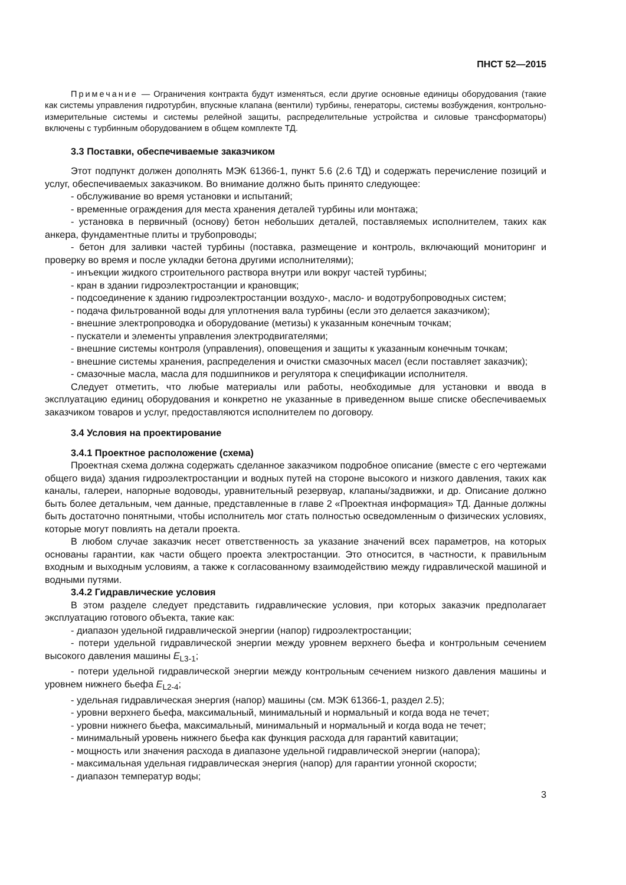ПНСТ 52—2015
Примечание — Ограничения контракта будут изменяться, если другие основные единицы оборудования (такие как системы управления гидротурбин, впускные клапана (вентили) турбины, генераторы, системы возбуждения, контрольно-измерительные системы и системы релейной защиты, распределительные устройства и силовые трансформаторы) включены с турбинным оборудованием в общем комплекте ТД.
3.3 Поставки, обеспечиваемые заказчиком
Этот подпункт должен дополнять МЭК 61366-1, пункт 5.6 (2.6 ТД) и содержать перечисление позиций и услуг, обеспечиваемых заказчиком. Во внимание должно быть принято следующее:
- обслуживание во время установки и испытаний;
- временные ограждения для места хранения деталей турбины или монтажа;
- установка в первичный (основу) бетон небольших деталей, поставляемых исполнителем, таких как анкера, фундаментные плиты и трубопроводы;
- бетон для заливки частей турбины (поставка, размещение и контроль, включающий мониторинг и проверку во время и после укладки бетона другими исполнителями);
- инъекции жидкого строительного раствора внутри или вокруг частей турбины;
- кран в здании гидроэлектростанции и крановщик;
- подсоединение к зданию гидроэлектростанции воздухо-, масло- и водотрубопроводных систем;
- подача фильтрованной воды для уплотнения вала турбины (если это делается заказчиком);
- внешние электропроводка и оборудование (метизы) к указанным конечным точкам;
- пускатели и элементы управления электродвигателями;
- внешние системы контроля (управления), оповещения и защиты к указанным конечным точкам;
- внешние системы хранения, распределения и очистки смазочных масел (если поставляет заказчик);
- смазочные масла, масла для подшипников и регулятора к спецификации исполнителя.
Следует отметить, что любые материалы или работы, необходимые для установки и ввода в эксплуатацию единиц оборудования и конкретно не указанные в приведенном выше списке обеспечиваемых заказчиком товаров и услуг, предоставляются исполнителем по договору.
3.4 Условия на проектирование
3.4.1 Проектное расположение (схема)
Проектная схема должна содержать сделанное заказчиком подробное описание (вместе с его чертежами общего вида) здания гидроэлектростанции и водных путей на стороне высокого и низкого давления, таких как каналы, галереи, напорные водоводы, уравнительный резервуар, клапаны/задвижки, и др. Описание должно быть более детальным, чем данные, представленные в главе 2 «Проектная информация» ТД. Данные должны быть достаточно понятными, чтобы исполнитель мог стать полностью осведомленным о физических условиях, которые могут повлиять на детали проекта.
В любом случае заказчик несет ответственность за указание значений всех параметров, на которых основаны гарантии, как части общего проекта электростанции. Это относится, в частности, к правильным входным и выходным условиям, а также к согласованному взаимодействию между гидравлической машиной и водными путями.
3.4.2 Гидравлические условия
В этом разделе следует представить гидравлические условия, при которых заказчик предполагает эксплуатацию готового объекта, такие как:
- диапазон удельной гидравлической энергии (напор) гидроэлектростанции;
- потери удельной гидравлической энергии между уровнем верхнего бьефа и контрольным сечением высокого давления машины E<sub>L3-1</sub>;
- потери удельной гидравлической энергии между контрольным сечением низкого давления машины и уровнем нижнего бьефа E<sub>L2-4</sub>;
- удельная гидравлическая энергия (напор) машины (см. МЭК 61366-1, раздел 2.5);
- уровни верхнего бьефа, максимальный, минимальный и нормальный и когда вода не течет;
- уровни нижнего бьефа, максимальный, минимальный и нормальный и когда вода не течет;
- минимальный уровень нижнего бьефа как функция расхода для гарантий кавитации;
- мощность или значения расхода в диапазоне удельной гидравлической энергии (напора);
- максимальная удельная гидравлическая энергия (напор) для гарантии угонной скорости;
- диапазон температур воды;
3